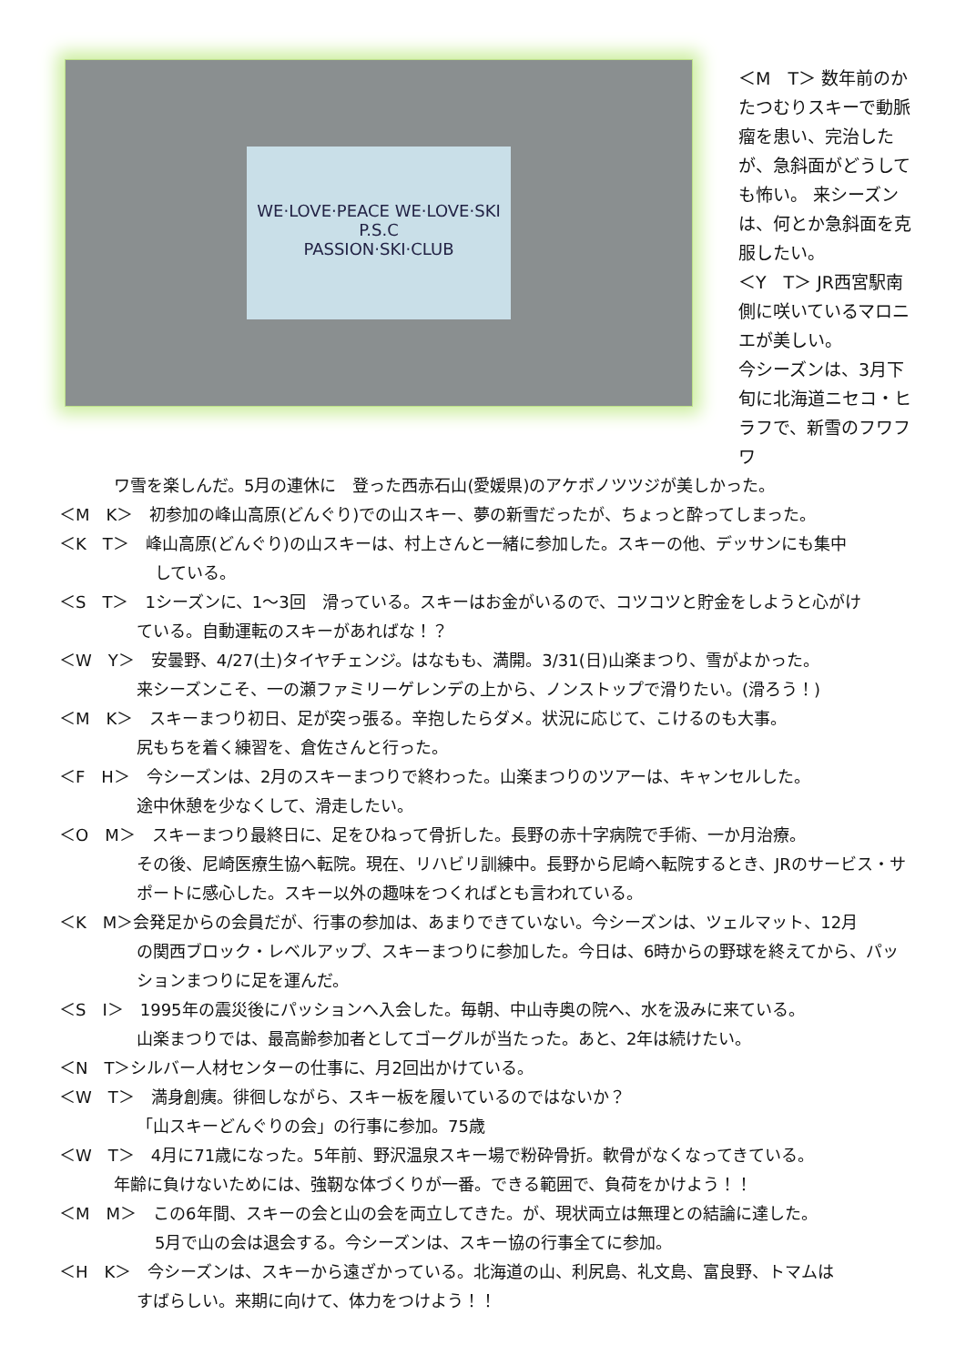WE·LOVE·PEACE WE·LOVE·SKI
P.S.C
PASSION·SKI·CLUB
＜M　T＞ 数年前のかたつむりスキーで動脈瘤を患い、完治したが、急斜面がどうしても怖い。 来シーズンは、何とか急斜面を克服したい。
＜Y　T＞ JR西宮駅南側に咲いているマロニエが美しい。
今シーズンは、3月下旬に北海道ニセコ・ヒラフで、新雪のフワフワ
ワ雪を楽しんだ。5月の連休に　登った西赤石山(愛媛県)のアケボノツツジが美しかった。
＜M　K＞　初参加の峰山高原(どんぐり)での山スキー、夢の新雪だったが、ちょっと酔ってしまった。
＜K　T＞　峰山高原(どんぐり)の山スキーは、村上さんと一緒に参加した。スキーの他、デッサンにも集中
している。
＜S　T＞　1シーズンに、1～3回　滑っている。スキーはお金がいるので、コツコツと貯金をしようと心がけ
ている。自動運転のスキーがあればな！？
＜W　Y＞　安曇野、4/27(土)タイヤチェンジ。はなもも、満開。3/31(日)山楽まつり、雪がよかった。
来シーズンこそ、一の瀬ファミリーゲレンデの上から、ノンストップで滑りたい。(滑ろう！)
＜M　K＞　スキーまつり初日、足が突っ張る。辛抱したらダメ。状況に応じて、こけるのも大事。
尻もちを着く練習を、倉佐さんと行った。
＜F　H＞　今シーズンは、2月のスキーまつりで終わった。山楽まつりのツアーは、キャンセルした。
途中休憩を少なくして、滑走したい。
＜O　M＞　スキーまつり最終日に、足をひねって骨折した。長野の赤十字病院で手術、一か月治療。
その後、尼崎医療生協へ転院。現在、リハビリ訓練中。長野から尼崎へ転院するとき、JRのサービス・サポートに感心した。スキー以外の趣味をつくればとも言われている。
＜K　M＞会発足からの会員だが、行事の参加は、あまりできていない。今シーズンは、ツェルマット、12月
の関西ブロック・レベルアップ、スキーまつりに参加した。今日は、6時からの野球を終えてから、パッションまつりに足を運んだ。
＜S　I＞　1995年の震災後にパッションへ入会した。毎朝、中山寺奥の院へ、水を汲みに来ている。
山楽まつりでは、最高齢参加者としてゴーグルが当たった。あと、2年は続けたい。
＜N　T＞シルバー人材センターの仕事に、月2回出かけている。
＜W　T＞　満身創痍。徘徊しながら、スキー板を履いているのではないか？
「山スキーどんぐりの会」の行事に参加。75歳
＜W　T＞　4月に71歳になった。5年前、野沢温泉スキー場で粉砕骨折。軟骨がなくなってきている。
年齢に負けないためには、強靭な体づくりが一番。できる範囲で、負荷をかけよう！！
＜M　M＞　この6年間、スキーの会と山の会を両立してきた。が、現状両立は無理との結論に達した。
5月で山の会は退会する。今シーズンは、スキー協の行事全てに参加。
＜H　K＞　今シーズンは、スキーから遠ざかっている。北海道の山、利尻島、礼文島、富良野、トマムは
すばらしい。来期に向けて、体力をつけよう！！